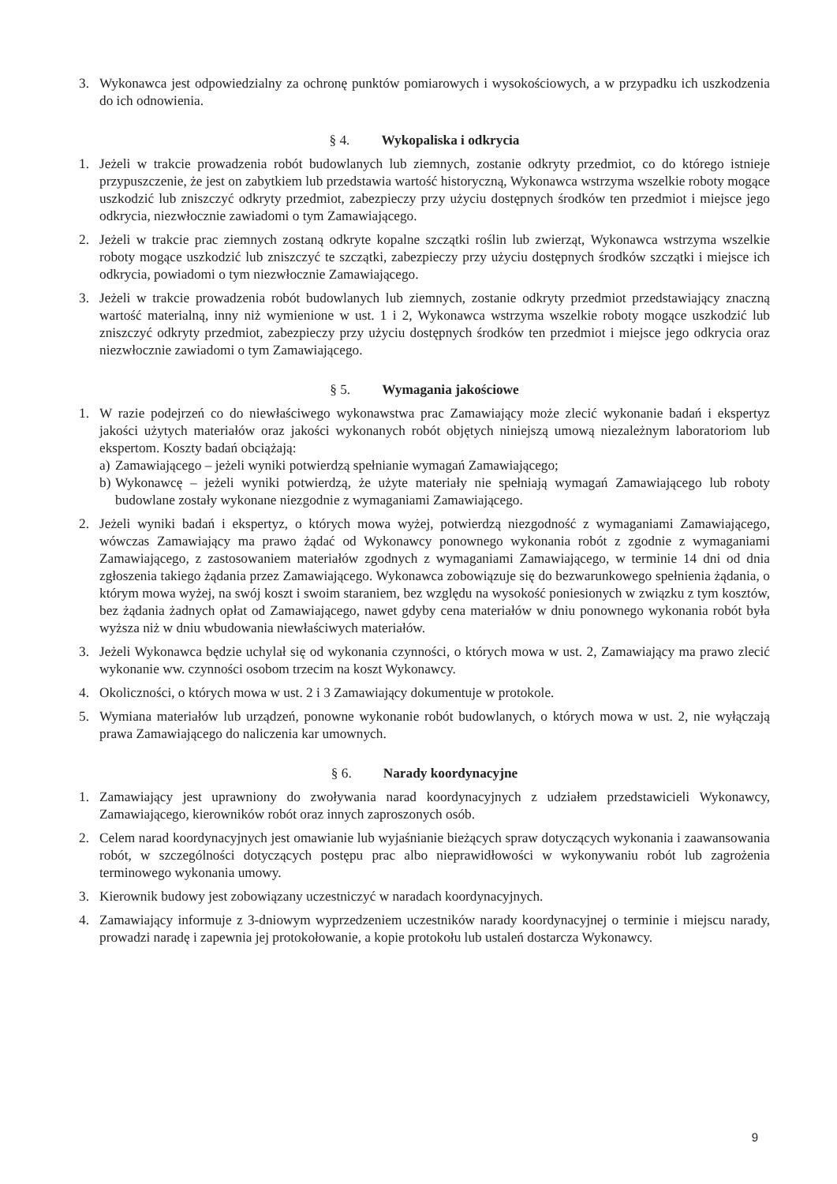3. Wykonawca jest odpowiedzialny za ochronę punktów pomiarowych i wysokościowych, a w przypadku ich uszkodzenia do ich odnowienia.
§ 4. Wykopaliska i odkrycia
1. Jeżeli w trakcie prowadzenia robót budowlanych lub ziemnych, zostanie odkryty przedmiot, co do którego istnieje przypuszczenie, że jest on zabytkiem lub przedstawia wartość historyczną, Wykonawca wstrzyma wszelkie roboty mogące uszkodzić lub zniszczyć odkryty przedmiot, zabezpieczy przy użyciu dostępnych środków ten przedmiot i miejsce jego odkrycia, niezwłocznie zawiadomi o tym Zamawiającego.
2. Jeżeli w trakcie prac ziemnych zostaną odkryte kopalne szczątki roślin lub zwierząt, Wykonawca wstrzyma wszelkie roboty mogące uszkodzić lub zniszczyć te szczątki, zabezpieczy przy użyciu dostępnych środków szczątki i miejsce ich odkrycia, powiadomi o tym niezwłocznie Zamawiającego.
3. Jeżeli w trakcie prowadzenia robót budowlanych lub ziemnych, zostanie odkryty przedmiot przedstawiający znaczną wartość materialną, inny niż wymienione w ust. 1 i 2, Wykonawca wstrzyma wszelkie roboty mogące uszkodzić lub zniszczyć odkryty przedmiot, zabezpieczy przy użyciu dostępnych środków ten przedmiot i miejsce jego odkrycia oraz niezwłocznie zawiadomi o tym Zamawiającego.
§ 5. Wymagania jakościowe
1. W razie podejrzeń co do niewłaściwego wykonawstwa prac Zamawiający może zlecić wykonanie badań i ekspertyz jakości użytych materiałów oraz jakości wykonanych robót objętych niniejszą umową niezależnym laboratoriom lub ekspertom. Koszty badań obciążają:
a)
Zamawiającego – jeżeli wyniki potwierdzą spełnianie wymagań Zamawiającego;
b)
Wykonawcę – jeżeli wyniki potwierdzą, że użyte materiały nie spełniają wymagań Zamawiającego lub roboty budowlane zostały wykonane niezgodnie z wymaganiami Zamawiającego.
2. Jeżeli wyniki badań i ekspertyz, o których mowa wyżej, potwierdzą niezgodność z wymaganiami Zamawiającego, wówczas Zamawiający ma prawo żądać od Wykonawcy ponownego wykonania robót z zgodnie z wymaganiami Zamawiającego, z zastosowaniem materiałów zgodnych z wymaganiami Zamawiającego, w terminie 14 dni od dnia zgłoszenia takiego żądania przez Zamawiającego. Wykonawca zobowiązuje się do bezwarunkowego spełnienia żądania, o którym mowa wyżej, na swój koszt i swoim staraniem, bez względu na wysokość poniesionych w związku z tym kosztów, bez żądania żadnych opłat od Zamawiającego, nawet gdyby cena materiałów w dniu ponownego wykonania robót była wyższa niż w dniu wbudowania niewłaściwych materiałów.
3. Jeżeli Wykonawca będzie uchylał się od wykonania czynności, o których mowa w ust. 2, Zamawiający ma prawo zlecić wykonanie ww. czynności osobom trzecim na koszt Wykonawcy.
4. Okoliczności, o których mowa w ust. 2 i 3 Zamawiający dokumentuje w protokole.
5. Wymiana materiałów lub urządzeń, ponowne wykonanie robót budowlanych, o których mowa w ust. 2, nie wyłączają prawa Zamawiającego do naliczenia kar umownych.
§ 6. Narady koordynacyjne
1. Zamawiający jest uprawniony do zwoływania narad koordynacyjnych z udziałem przedstawicieli Wykonawcy, Zamawiającego, kierowników robót oraz innych zaproszonych osób.
2. Celem narad koordynacyjnych jest omawianie lub wyjaśnianie bieżących spraw dotyczących wykonania i zaawansowania robót, w szczególności dotyczących postępu prac albo nieprawidłowości w wykonywaniu robót lub zagrożenia terminowego wykonania umowy.
3. Kierownik budowy jest zobowiązany uczestniczyć w naradach koordynacyjnych.
4. Zamawiający informuje z 3-dniowym wyprzedzeniem uczestników narady koordynacyjnej o terminie i miejscu narady, prowadzi naradę i zapewnia jej protokołowanie, a kopie protokołu lub ustaleń dostarcza Wykonawcy.
9